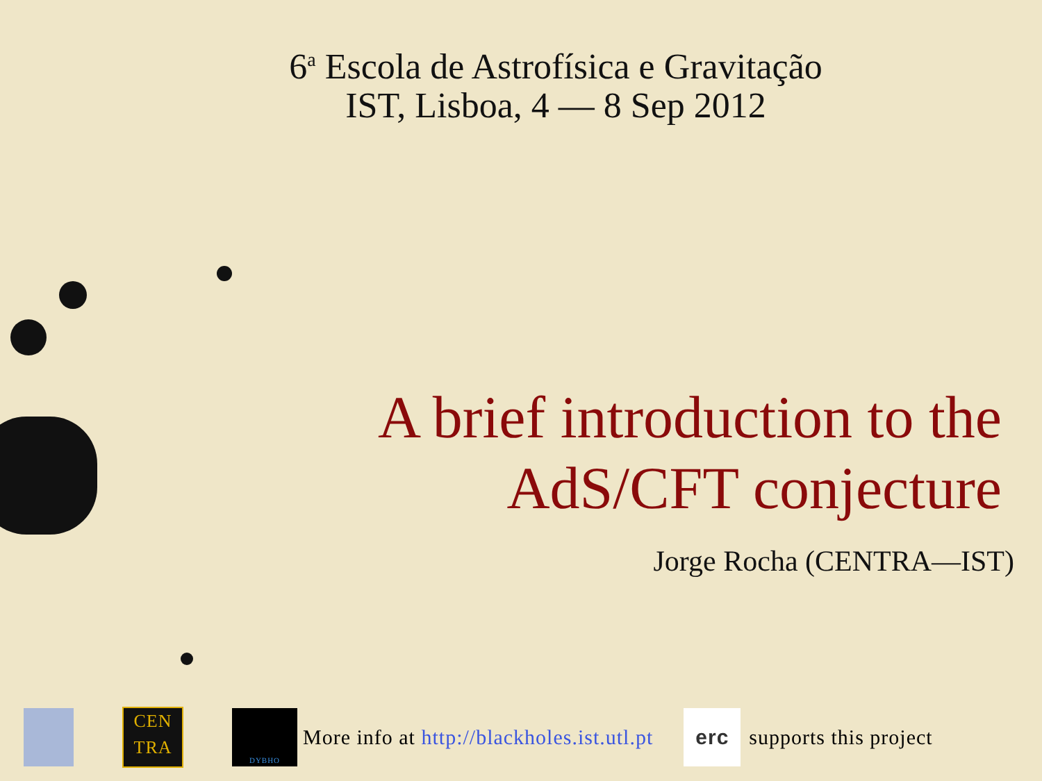6<sup>a</sup> Escola de Astrofísica e Gravitação
IST, Lisboa, 4 — 8 Sep 2012
A brief introduction to the
AdS/CFT conjecture
Jorge Rocha (CENTRA—IST)
CEN
TRA DYBHO More info at http://blackholes.ist.utl.pt erc supports this project